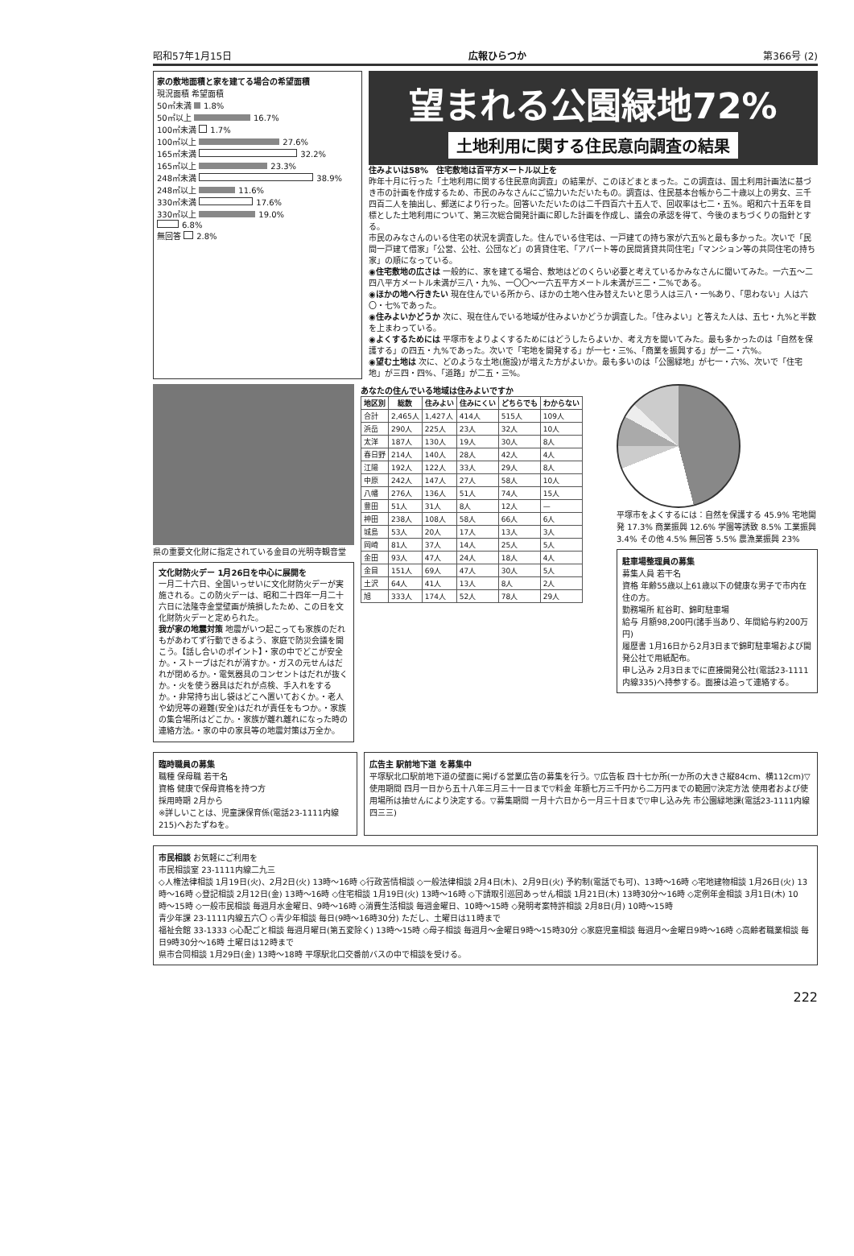昭和57年1月15日 広報ひらつか 第366号 (2)
家の敷地面積と家を建てる場合の希望面積
現況面積 希望面積
50㎡未満 1.8%
50㎡以上 16.7%
100㎡未満 1.7%
100㎡以上 27.6%
165㎡未満 32.2%
165㎡以上 23.3%
248㎡未満 38.9%
248㎡以上 11.6%
330㎡未満 17.6%
330㎡以上 19.0%
6.8%
無回答 2.8%
望まれる公園緑地72%
土地利用に関する住民意向調査の結果
住みよいは58%　住宅敷地は百平方メートル以上を
昨年十月に行った「土地利用に関する住民意向調査」の結果が、このほどまとまった。この調査は、国土利用計画法に基づき市の計画を作成するため、市民のみなさんにご協力いただいたもの。調査は、住民基本台帳から二十歳以上の男女、三千四百二人を抽出し、郵送により行った。回答いただいたのは二千四百六十五人で、回収率は七二・五%。昭和六十五年を目標とした土地利用について、第三次総合開発計画に即した計画を作成し、議会の承認を得て、今後のまちづくりの指針とする。
市民のみなさんのいる住宅の状況を調査した。住んでいる住宅は、一戸建ての持ち家が六五%と最も多かった。次いで「民間一戸建て借家」「公営、公社、公団など」の賃貸住宅、「アパート等の民間賃貸共同住宅」「マンション等の共同住宅の持ち家」の順になっている。
◉住宅敷地の広さは 一般的に、家を建てる場合、敷地はどのくらい必要と考えているかみなさんに聞いてみた。一六五〜二四八平方メートル未満が三八・九%、一〇〇〜一六五平方メートル未満が三二・二%である。
◉ほかの地へ行きたい 現在住んでいる所から、ほかの土地へ住み替えたいと思う人は三八・一%あり、「思わない」人は六〇・七%であった。
◉住みよいかどうか 次に、現在住んでいる地域が住みよいかどうか調査した。「住みよい」と答えた人は、五七・九%と半数を上まわっている。
◉よくするためには 平塚市をよりよくするためにはどうしたらよいか、考え方を聞いてみた。最も多かったのは「自然を保護する」の四五・九%であった。次いで「宅地を開発する」が一七・三%、「商業を振興する」が一二・六%。
◉望む土地は 次に、どのような土地(施設)が増えた方がよいか。最も多いのは「公園緑地」が七一・六%、次いで「住宅地」が三四・四%、「道路」が二五・三%。
県の重要文化財に指定されている金目の光明寺観音堂
文化財防火デー 1月26日を中心に展開を
一月二十六日、全国いっせいに文化財防火デーが実施される。この防火デーは、昭和二十四年一月二十六日に法隆寺金堂壁画が焼損したため、この日を文化財防火デーと定められた。
我が家の地震対策 地震がいつ起こっても家族のだれもがあわてず行動できるよう、家庭で防災会議を開こう。【話し合いのポイント】・家の中でどこが安全か。・ストーブはだれが消すか。・ガスの元せんはだれが閉めるか。・電気器具のコンセントはだれが抜くか。・火を使う器具はだれが点検、手入れをするか。・非常持ち出し袋はどこへ置いておくか。・老人や幼児等の避難(安全)はだれが責任をもつか。・家族の集合場所はどこか。・家族が離れ離れになった時の連絡方法。・家の中の家具等の地震対策は万全か。
あなたの住んでいる地域は住みよいですか
| 地区別 | 総数 | 住みよい | 住みにくい | どちらでも | わからない |
| --- | --- | --- | --- | --- | --- |
| 合計 | 2,465人 | 1,427人 | 414人 | 515人 | 109人 |
| 浜岳 | 290人 | 225人 | 23人 | 32人 | 10人 |
| 太洋 | 187人 | 130人 | 19人 | 30人 | 8人 |
| 春日野 | 214人 | 140人 | 28人 | 42人 | 4人 |
| 江陽 | 192人 | 122人 | 33人 | 29人 | 8人 |
| 中原 | 242人 | 147人 | 27人 | 58人 | 10人 |
| 八幡 | 276人 | 136人 | 51人 | 74人 | 15人 |
| 豊田 | 51人 | 31人 | 8人 | 12人 | — |
| 神田 | 238人 | 108人 | 58人 | 66人 | 6人 |
| 城島 | 53人 | 20人 | 17人 | 13人 | 3人 |
| 岡崎 | 81人 | 37人 | 14人 | 25人 | 5人 |
| 金田 | 93人 | 47人 | 24人 | 18人 | 4人 |
| 金目 | 151人 | 69人 | 47人 | 30人 | 5人 |
| 土沢 | 64人 | 41人 | 13人 | 8人 | 2人 |
| 旭 | 333人 | 174人 | 52人 | 78人 | 29人 |
平塚市をよくするには：自然を保護する 45.9% 宅地開発 17.3% 商業振興 12.6% 学園等誘致 8.5% 工業振興 3.4% その他 4.5% 無回答 5.5% 農漁業振興 23%
駐車場整理員の募集
募集人員 若干名
資格 年齢55歳以上61歳以下の健康な男子で市内在住の方。
勤務場所 紅谷町、錦町駐車場
給与 月額98,200円(諸手当あり、年間給与約200万円)
履歴書 1月16日から2月3日まで錦町駐車場および開発公社で用紙配布。
申し込み 2月3日までに直接開発公社(電話23-1111内線335)へ持参する。面接は追って連絡する。
臨時職員の募集
職種 保母職 若干名
資格 健康で保母資格を持つ方
採用時期 2月から
※詳しいことは、児童課保育係(電話23-1111内線215)へおたずねを。
広告主 駅前地下道 を募集中
平塚駅北口駅前地下道の壁面に掲げる営業広告の募集を行う。▽広告板 四十七か所(一か所の大きさ縦84cm、横112cm)▽使用期間 四月一日から五十八年三月三十一日まで▽料金 年額七万三千円から二万円までの範囲▽決定方法 使用者および使用場所は抽せんにより決定する。▽募集期間 一月十六日から一月三十日まで▽申し込み先 市公園緑地課(電話23-1111内線四三三)
市民相談 お気軽にご利用を
市民相談室 23-1111内線二九三
◇人権法律相談 1月19日(火)、2月2日(火) 13時〜16時 ◇行政苦情相談 ◇一般法律相談 2月4日(木)、2月9日(火) 予約制(電話でも可)、13時〜16時 ◇宅地建物相談 1月26日(火) 13時〜16時 ◇登記相談 2月12日(金) 13時〜16時 ◇住宅相談 1月19日(火) 13時〜16時 ◇下請取引巡回あっせん相談 1月21日(木) 13時30分〜16時 ◇定例年金相談 3月1日(木) 10時〜15時 ◇一般市民相談 毎週月水金曜日、9時〜16時 ◇消費生活相談 毎週金曜日、10時〜15時 ◇発明考案特許相談 2月8日(月) 10時〜15時
青少年課 23-1111内線五六〇 ◇青少年相談 毎日(9時〜16時30分) ただし、土曜日は11時まで
福祉会館 33-1333 ◇心配ごと相談 毎週月曜日(第五変除く) 13時〜15時 ◇母子相談 毎週月〜金曜日9時〜15時30分 ◇家庭児童相談 毎週月〜金曜日9時〜16時 ◇高齢者職業相談 毎日9時30分〜16時 土曜日は12時まで
県市合同相談 1月29日(金) 13時〜18時 平塚駅北口交番前バスの中で相談を受ける。
222